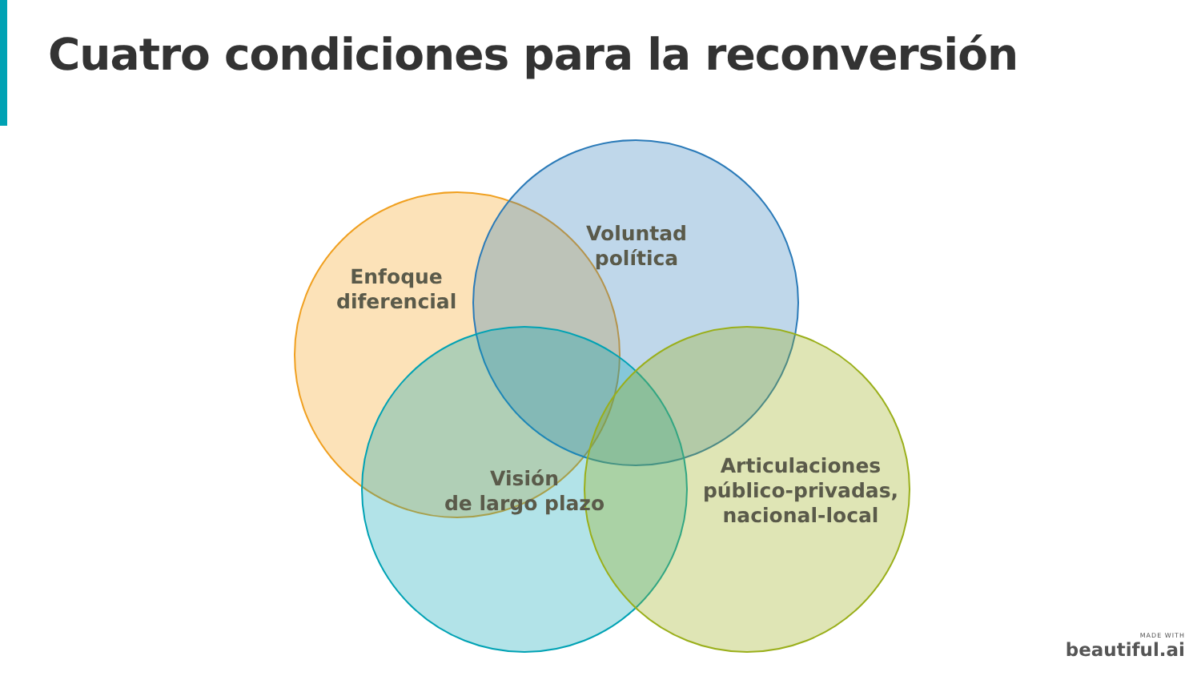Cuatro condiciones para la reconversión
Enfoque
diferencial
Voluntad
política
Visión
de largo plazo
Articulaciones
público-privadas,
nacional-local
MADE WITH
beautiful.ai